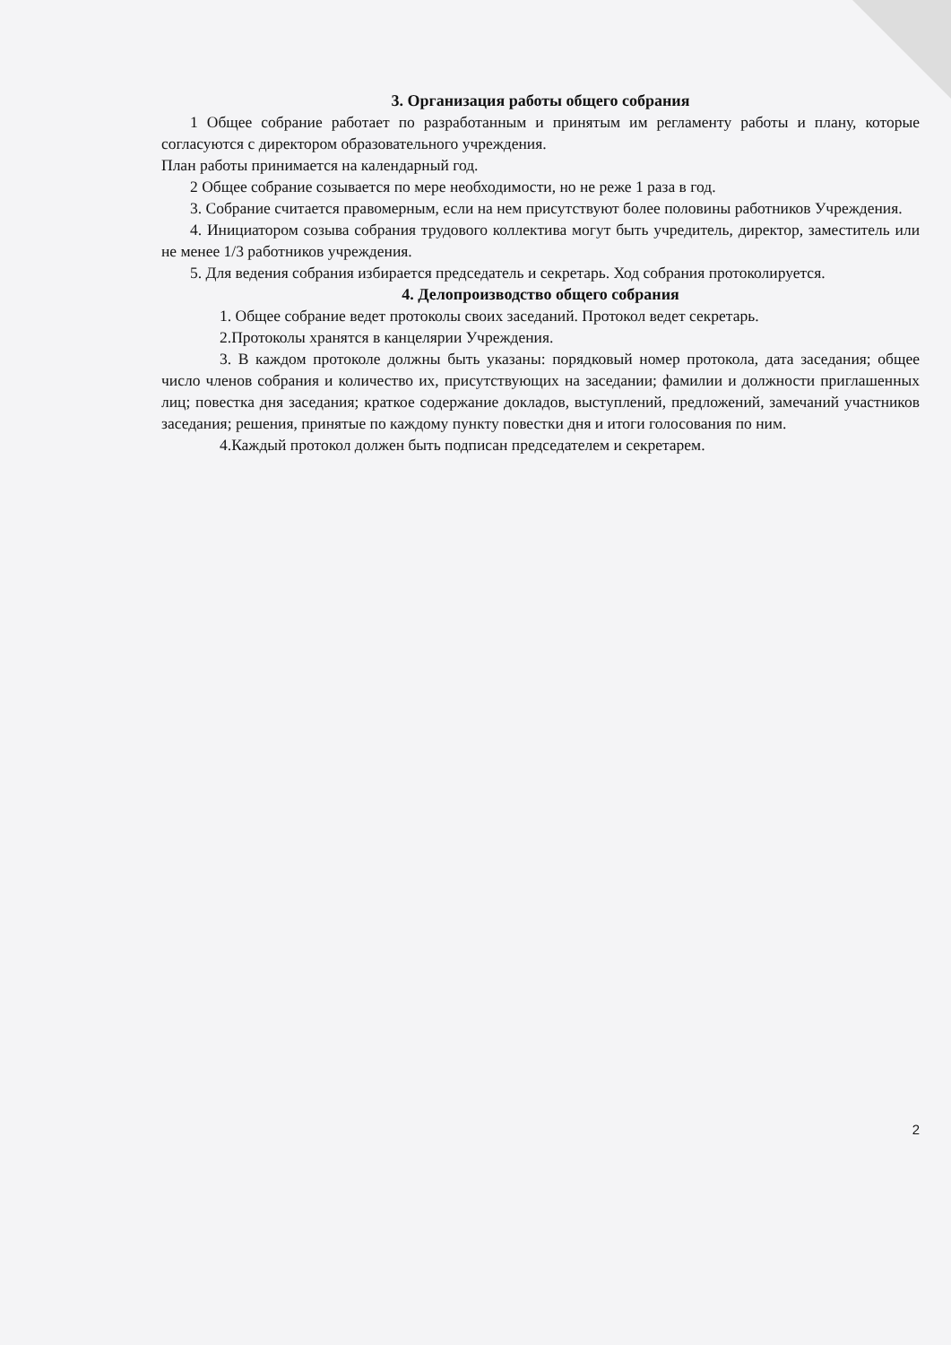3. Организация работы общего собрания
1 Общее собрание работает по разработанным и принятым им регламенту работы и плану, которые согласуются с директором образовательного учреждения.
План работы принимается на календарный год.
2 Общее собрание созывается по мере необходимости, но не реже 1 раза в год.
3. Собрание считается правомерным, если на нем присутствуют более половины работников Учреждения.
4. Инициатором созыва собрания трудового коллектива могут быть учредитель, директор, заместитель или не менее 1/3 работников учреждения.
5. Для ведения собрания избирается председатель и секретарь. Ход собрания протоколируется.
4. Делопроизводство общего собрания
1. Общее собрание ведет протоколы своих заседаний. Протокол ведет секретарь.
2.Протоколы хранятся в канцелярии Учреждения.
3. В каждом протоколе должны быть указаны: порядковый номер протокола, дата заседания; общее число членов собрания и количество их, присутствующих на заседании; фамилии и должности приглашенных лиц; повестка дня заседания; краткое содержание докладов, выступлений, предложений, замечаний участников заседания; решения, принятые по каждому пункту повестки дня и итоги голосования по ним.
4.Каждый протокол должен быть подписан председателем и секретарем.
2